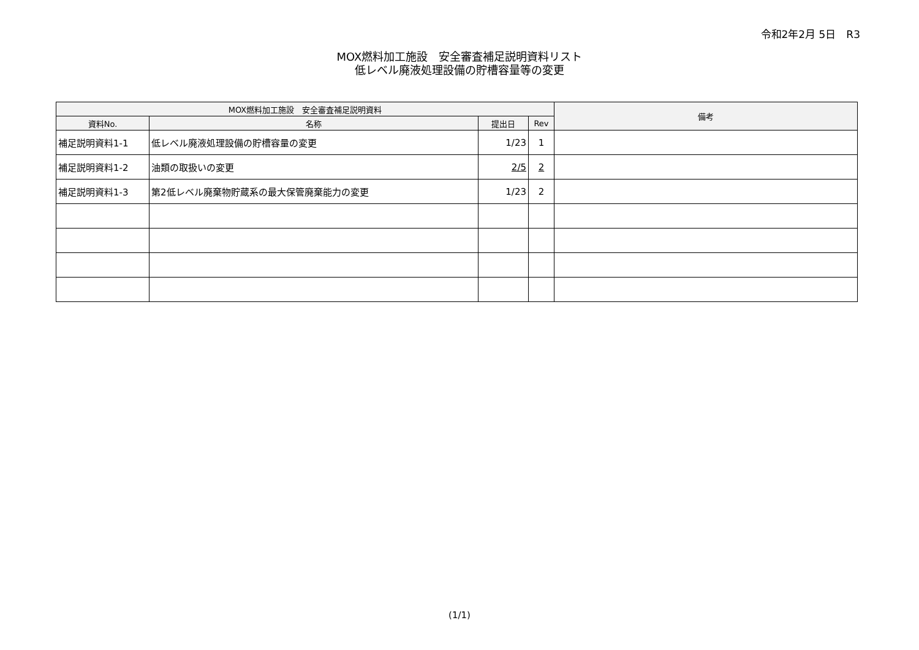令和2年2月 5日　R3
MOX燃料加工施設　安全審査補足説明資料リスト
低レベル廃液処理設備の貯槽容量等の変更
| MOX燃料加工施設 安全審査補足説明資料 | | | | 備考 |
| --- | --- | --- | --- | --- |
| 資料No. | 名称 | 提出日 | Rev | |
| 補足説明資料1-1 | 低レベル廃液処理設備の貯槽容量の変更 | 1/23 | 1 | |
| 補足説明資料1-2 | 油類の取扱いの変更 | 2/5 | 2 | |
| 補足説明資料1-3 | 第2低レベル廃棄物貯蔵系の最大保管廃棄能力の変更 | 1/23 | 2 | |
(1/1)